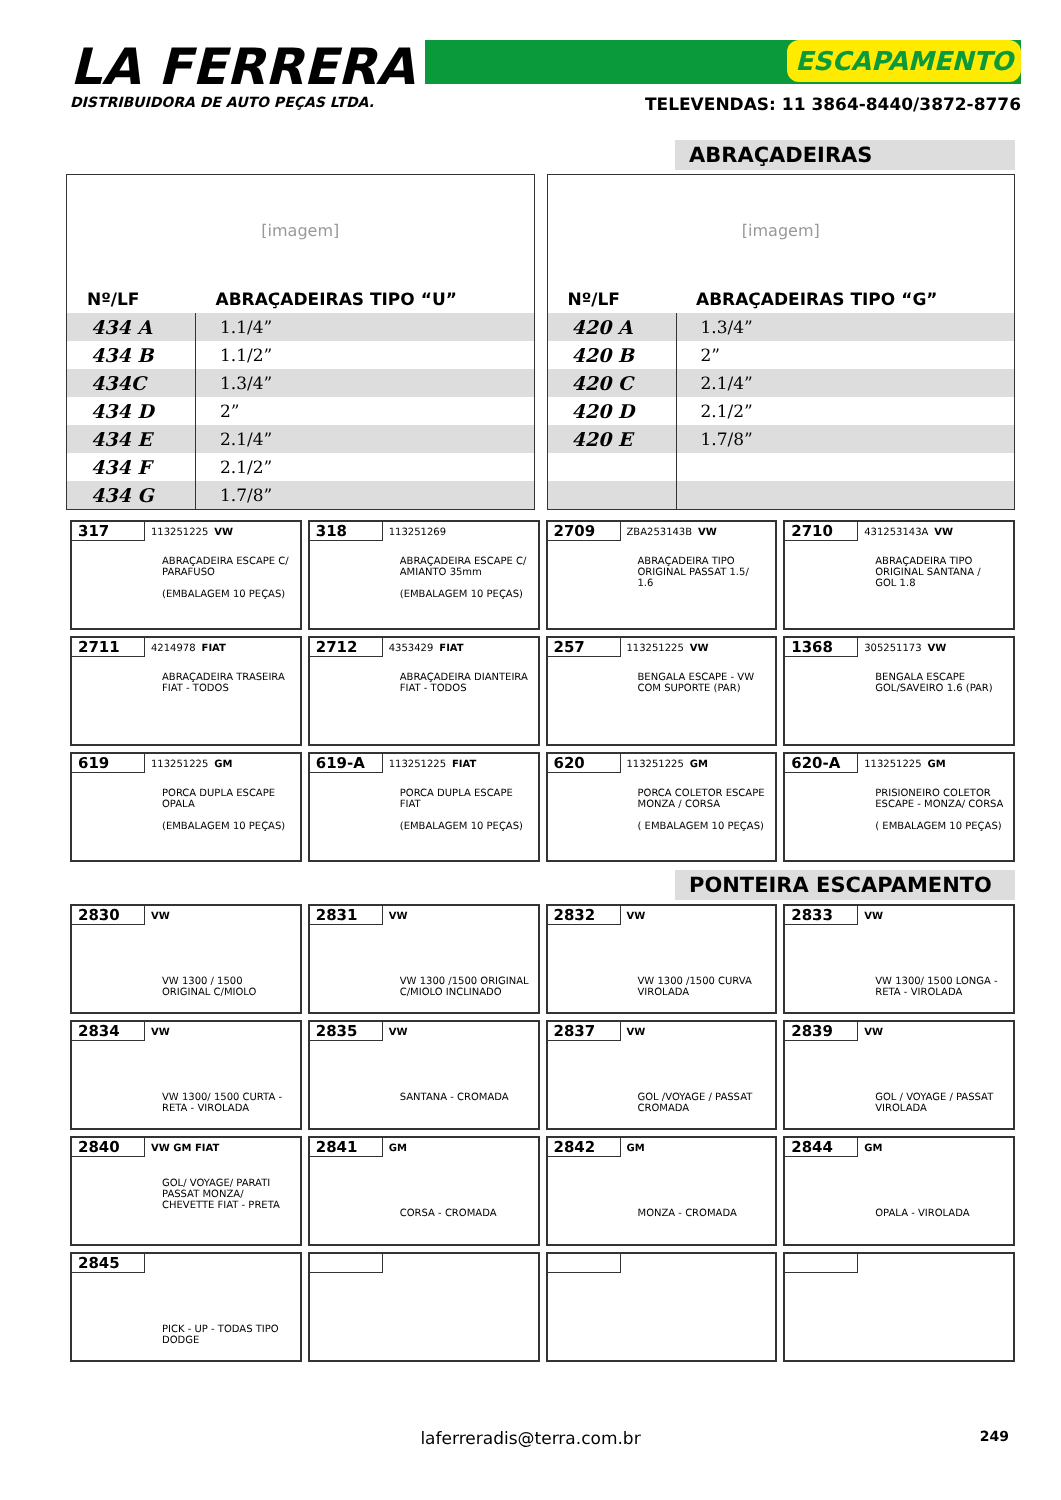LA FERRERA
DISTRIBUIDORA DE AUTO PEÇAS LTDA.
ESCAPAMENTO
TELEVENDAS: 11 3864-8440/3872-8776
ABRAÇADEIRAS
[imagem]
| Nº/LF | ABRAÇADEIRAS TIPO “U” |
| --- | --- |
| 434 A | 1.1/4” |
| 434 B | 1.1/2” |
| 434C | 1.3/4” |
| 434 D | 2” |
| 434 E | 2.1/4” |
| 434 F | 2.1/2” |
| 434 G | 1.7/8” |
[imagem]
| Nº/LF | ABRAÇADEIRAS TIPO “G” |
| --- | --- |
| 420 A | 1.3/4” |
| 420 B | 2” |
| 420 C | 2.1/4” |
| 420 D | 2.1/2” |
| 420 E | 1.7/8” |
317 113251225 VW
ABRAÇADEIRA ESCAPE C/ PARAFUSO
(EMBALAGEM 10 PEÇAS)
318 113251269
ABRAÇADEIRA ESCAPE C/ AMIANTO 35mm
(EMBALAGEM 10 PEÇAS)
2709 ZBA253143B VW
ABRAÇADEIRA TIPO ORIGINAL PASSAT 1.5/ 1.6
2710 431253143A VW
ABRAÇADEIRA TIPO ORIGINAL SANTANA / GOL 1.8
2711 4214978 FIAT
ABRAÇADEIRA TRASEIRA FIAT - TODOS
2712 4353429 FIAT
ABRAÇADEIRA DIANTEIRA FIAT - TODOS
257 113251225 VW
BENGALA ESCAPE - VW COM SUPORTE (PAR)
1368 305251173 VW
BENGALA ESCAPE GOL/SAVEIRO 1.6 (PAR)
619 113251225 GM
PORCA DUPLA ESCAPE OPALA
(EMBALAGEM 10 PEÇAS)
619-A 113251225 FIAT
PORCA DUPLA ESCAPE FIAT
(EMBALAGEM 10 PEÇAS)
620 113251225 GM
PORCA COLETOR ESCAPE MONZA / CORSA
( EMBALAGEM 10 PEÇAS)
620-A 113251225 GM
PRISIONEIRO COLETOR ESCAPE - MONZA/ CORSA
( EMBALAGEM 10 PEÇAS)
PONTEIRA ESCAPAMENTO
2830 VW
VW 1300 / 1500 ORIGINAL C/MIOLO
2831 VW
VW 1300 /1500 ORIGINAL C/MIOLO INCLINADO
2832 VW
VW 1300 /1500 CURVA VIROLADA
2833 VW
VW 1300/ 1500 LONGA - RETA - VIROLADA
2834 VW
VW 1300/ 1500 CURTA - RETA - VIROLADA
2835 VW
SANTANA - CROMADA
2837 VW
GOL /VOYAGE / PASSAT CROMADA
2839 VW
GOL / VOYAGE / PASSAT VIROLADA
2840 VW GM FIAT
GOL/ VOYAGE/ PARATI PASSAT MONZA/ CHEVETTE FIAT - PRETA
2841 GM
CORSA - CROMADA
2842 GM
MONZA - CROMADA
2844 GM
OPALA - VIROLADA
2845
PICK - UP - TODAS TIPO DODGE
laferreradis@terra.com.br 249